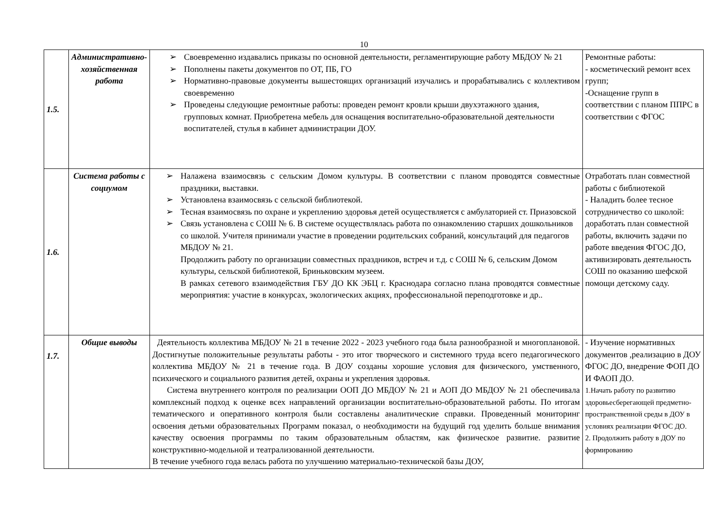10
| 1.5. | Административно-хозяйственная работа | Своевременно издавались приказы по основной деятельности, регламентирующие работу МБДОУ № 21 Пополнены пакеты документов по ОТ, ПБ, ГО Нормативно-правовые документы вышестоящих организаций изучались и прорабатывались с коллективом своевременно Проведены следующие ремонтные работы: проведен ремонт кровли крыши двухэтажного здания, групповых комнат. Приобретена мебель для оснащения воспитательно-образовательной деятельности воспитателей, стулья в кабинет администрации ДОУ. | Ремонтные работы: - косметический ремонт всех групп; -Оснащение групп в соответствии с планом ППРС в соответствии с ФГОС |
| 1.6. | Система работы с социумом | Налажена взаимосвязь с сельским Домом культуры. В соответствии с планом проводятся совместные праздники, выставки. Установлена взаимосвязь с сельской библиотекой. Тесная взаимосвязь по охране и укреплению здоровья детей осуществляется с амбулаторией ст. Приазовской Связь установлена с СОШ № 6. В системе осуществлялась работа по ознакомлению старших дошкольников со школой. Учителя принимали участие в проведении родительских собраний, консультаций для педагогов МБДОУ № 21. Продолжить работу по организации совместных праздников, встреч и т.д. с СОШ № 6, сельским Домом культуры, сельской библиотекой, Бриньковским музеем. В рамках сетевого взаимодействия ГБУ ДО КК ЭБЦ г. Краснодара согласно плана проводятся совместные мероприятия: участие в конкурсах, экологических акциях, профессиональной переподготовке и др.. | Отработать план совместной работы с библиотекой - Наладить более тесное сотрудничество со школой: доработать план совместной работы, включить задачи по работе введения ФГОС ДО, активизировать деятельность СОШ по оказанию шефской помощи детскому саду. |
| 1.7. | Общие выводы | Деятельность коллектива МБДОУ № 21 в течение 2022 - 2023 учебного года была разнообразной и многоплановой. Достигнутые положительные результаты работы - это итог творческого и системного труда всего педагогического коллектива МБДОУ № 21 в течение года. В ДОУ созданы хорошие условия для физического, умственного, психического и социального развития детей, охраны и укрепления здоровья. Система внутреннего контроля по реализации ООП ДО МБДОУ № 21 и АОП ДО МБДОУ № 21 обеспечивала комплексный подход к оценке всех направлений организации воспитательно-образовательной работы. По итогам тематического и оперативного контроля были составлены аналитические справки. Проведенный мониторинг освоения детьми образовательных Программ показал, о необходимости на будущий год уделить больше внимания качеству освоения программы по таким образовательным областям, как физическое развитие. развитие конструктивно-модельной и театрализованной деятельности. В течение учебного года велась работа по улучшению материально-технической базы ДОУ, | - Изучение нормативных документов ,реализацию в ДОУ ФГОС ДО, внедрение ФОП ДО И ФАОП ДО. 1 . Начать работу по развитию здоровьесберегающей предметно-пространственной среды в ДОУ в условиях реализации ФГОС ДО. 2. Продолжить работу в ДОУ по формированию |